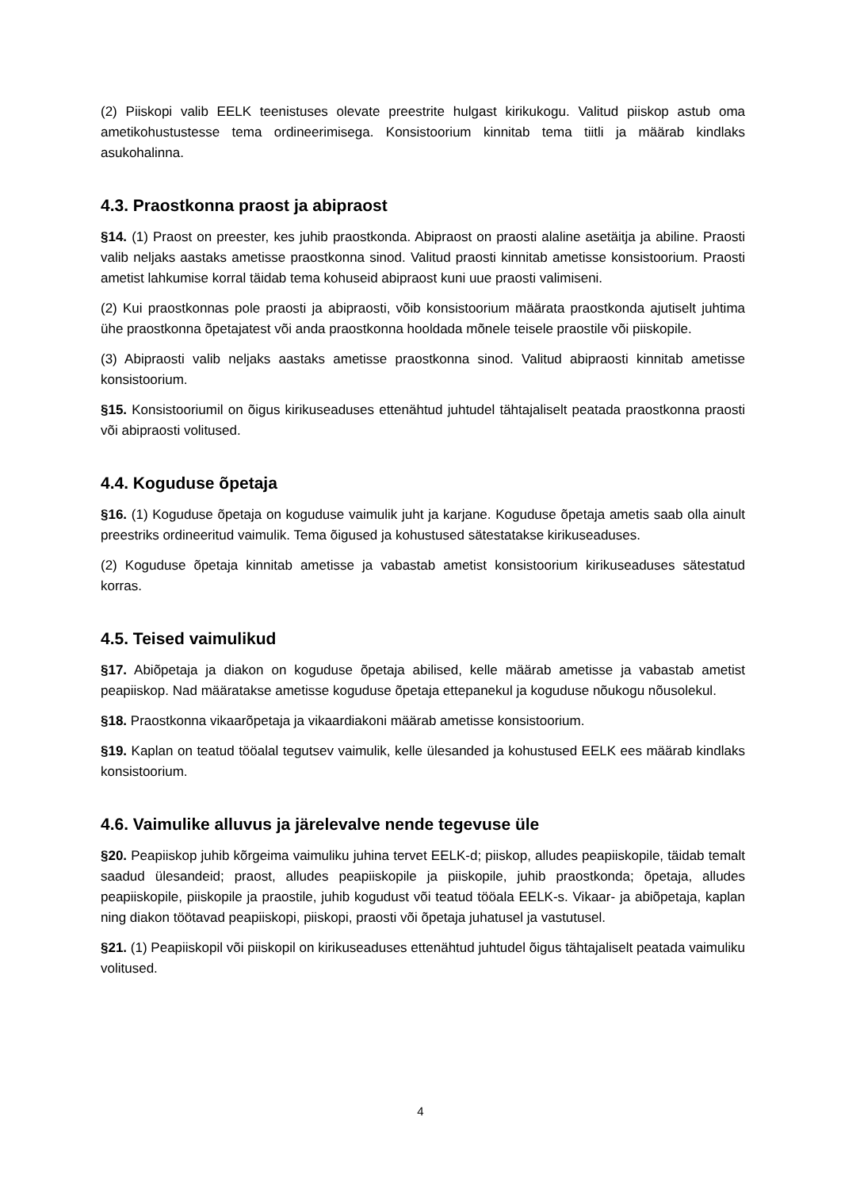(2) Piiskopi valib EELK teenistuses olevate preestrite hulgast kirikukogu. Valitud piiskop astub oma ametikohustustesse tema ordineerimisega. Konsistoorium kinnitab tema tiitli ja määrab kindlaks asukohalinna.
4.3. Praostkonna praost ja abipraost
§14. (1) Praost on preester, kes juhib praostkonda. Abipraost on praosti alaline asetäitja ja abiline. Praosti valib neljaks aastaks ametisse praostkonna sinod. Valitud praosti kinnitab ametisse konsistoorium. Praosti ametist lahkumise korral täidab tema kohuseid abipraost kuni uue praosti valimiseni.
(2) Kui praostkonnas pole praosti ja abipraosti, võib konsistoorium määrata praostkonda ajutiselt juhtima ühe praostkonna õpetajatest või anda praostkonna hooldada mõnele teisele praostile või piiskopile.
(3) Abipraosti valib neljaks aastaks ametisse praostkonna sinod. Valitud abipraosti kinnitab ametisse konsistoorium.
§15. Konsistooriumil on õigus kirikuseaduses ettenähtud juhtudel tähtajaliselt peatada praostkonna praosti või abipraosti volitused.
4.4. Koguduse õpetaja
§16. (1) Koguduse õpetaja on koguduse vaimulik juht ja karjane. Koguduse õpetaja ametis saab olla ainult preestriks ordineeritud vaimulik. Tema õigused ja kohustused sätestatakse kirikuseaduses.
(2) Koguduse õpetaja kinnitab ametisse ja vabastab ametist konsistoorium kirikuseaduses sätestatud korras.
4.5. Teised vaimulikud
§17. Abiõpetaja ja diakon on koguduse õpetaja abilised, kelle määrab ametisse ja vabastab ametist peapiiskop. Nad määratakse ametisse koguduse õpetaja ettepanekul ja koguduse nõukogu nõusolekul.
§18. Praostkonna vikaarõpetaja ja vikaardiakoni määrab ametisse konsistoorium.
§19. Kaplan on teatud tööalal tegutsev vaimulik, kelle ülesanded ja kohustused EELK ees määrab kindlaks konsistoorium.
4.6. Vaimulike alluvus ja järelevalve nende tegevuse üle
§20. Peapiiskop juhib kõrgeima vaimuliku juhina tervet EELK-d; piiskop, alludes peapiiskopile, täidab temalt saadud ülesandeid; praost, alludes peapiiskopile ja piiskopile, juhib praostkonda; õpetaja, alludes peapiiskopile, piiskopile ja praostile, juhib kogudust või teatud tööala EELK-s. Vikaar- ja abiõpetaja, kaplan ning diakon töötavad peapiiskopi, piiskopi, praosti või õpetaja juhatusel ja vastutusel.
§21. (1) Peapiiskopil või piiskopil on kirikuseaduses ettenähtud juhtudel õigus tähtajaliselt peatada vaimuliku volitused.
4